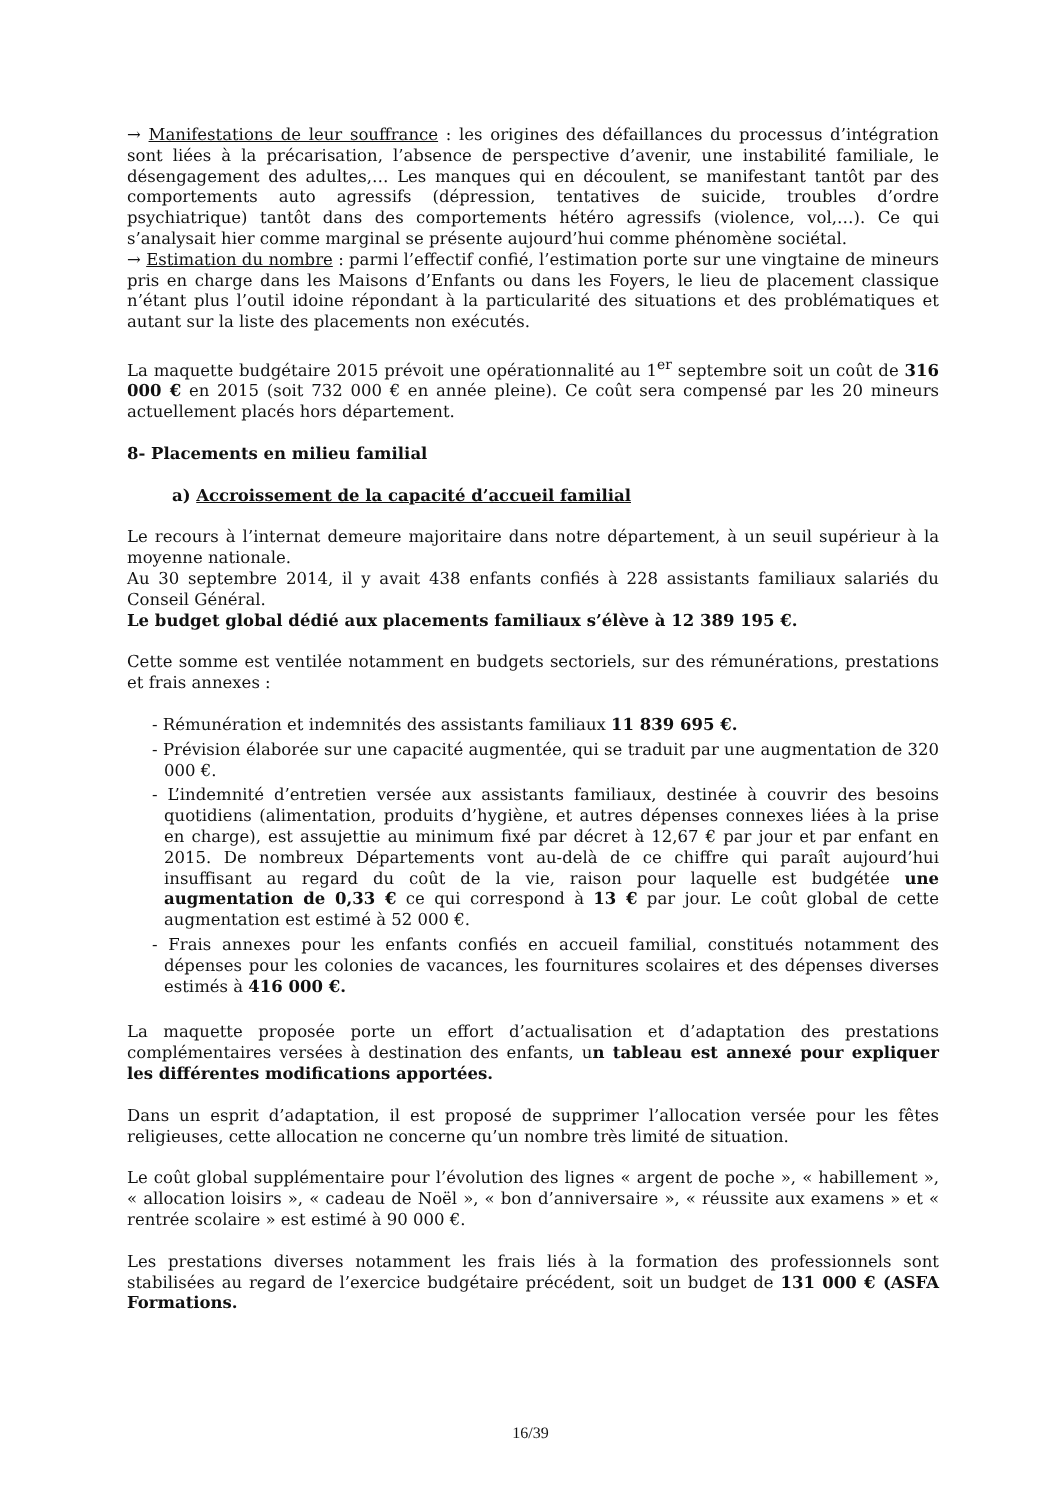→ Manifestations de leur souffrance : les origines des défaillances du processus d’intégration sont liées à la précarisation, l’absence de perspective d’avenir, une instabilité familiale, le désengagement des adultes,… Les manques qui en découlent, se manifestant tantôt par des comportements auto agressifs (dépression, tentatives de suicide, troubles d’ordre psychiatrique) tantôt dans des comportements hétéro agressifs (violence, vol,…). Ce qui s’analysait hier comme marginal se présente aujourd’hui comme phénomène sociétal.
→ Estimation du nombre : parmi l’effectif confié, l’estimation porte sur une vingtaine de mineurs pris en charge dans les Maisons d’Enfants ou dans les Foyers, le lieu de placement classique n’étant plus l’outil idoine répondant à la particularité des situations et des problématiques et autant sur la liste des placements non exécutés.
La maquette budgétaire 2015 prévoit une opérationnalité au 1<sup>er</sup> septembre soit un coût de 316 000 € en 2015 (soit 732 000 € en année pleine). Ce coût sera compensé par les 20 mineurs actuellement placés hors département.
8- Placements en milieu familial
a) Accroissement de la capacité d’accueil familial
Le recours à l’internat demeure majoritaire dans notre département, à un seuil supérieur à la moyenne nationale.
Au 30 septembre 2014, il y avait 438 enfants confiés à 228 assistants familiaux salariés du Conseil Général.
Le budget global dédié aux placements familiaux s’élève à 12 389 195 €.
Cette somme est ventilée notamment en budgets sectoriels, sur des rémunérations, prestations et frais annexes :
- Rémunération et indemnités des assistants familiaux 11 839 695 €.
- Prévision élaborée sur une capacité augmentée, qui se traduit par une augmentation de 320 000 €.
- L’indemnité d’entretien versée aux assistants familiaux, destinée à couvrir des besoins quotidiens (alimentation, produits d’hygiène, et autres dépenses connexes liées à la prise en charge), est assujettie au minimum fixé par décret à 12,67 € par jour et par enfant en 2015. De nombreux Départements vont au-delà de ce chiffre qui paraît aujourd’hui insuffisant au regard du coût de la vie, raison pour laquelle est budgétée une augmentation de 0,33 € ce qui correspond à 13 € par jour. Le coût global de cette augmentation est estimé à 52 000 €.
- Frais annexes pour les enfants confiés en accueil familial, constitués notamment des dépenses pour les colonies de vacances, les fournitures scolaires et des dépenses diverses estimés à 416 000 €.
La maquette proposée porte un effort d’actualisation et d’adaptation des prestations complémentaires versées à destination des enfants, un tableau est annexé pour expliquer les différentes modifications apportées.
Dans un esprit d’adaptation, il est proposé de supprimer l’allocation versée pour les fêtes religieuses, cette allocation ne concerne qu’un nombre très limité de situation.
Le coût global supplémentaire pour l’évolution des lignes « argent de poche », « habillement », « allocation loisirs », « cadeau de Noël », « bon d’anniversaire », « réussite aux examens » et « rentrée scolaire » est estimé à 90 000 €.
Les prestations diverses notamment les frais liés à la formation des professionnels sont stabilisées au regard de l’exercice budgétaire précédent, soit un budget de 131 000 € (ASFA Formations.
16/39